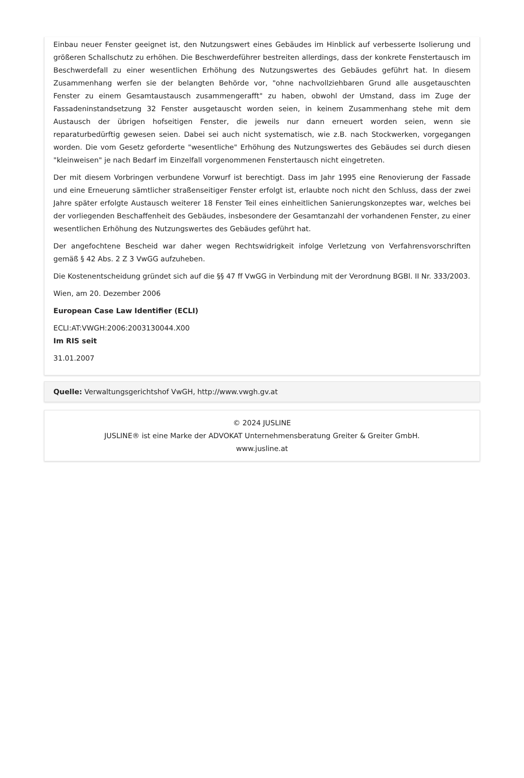Einbau neuer Fenster geeignet ist, den Nutzungswert eines Gebäudes im Hinblick auf verbesserte Isolierung und größeren Schallschutz zu erhöhen. Die Beschwerdeführer bestreiten allerdings, dass der konkrete Fenstertausch im Beschwerdefall zu einer wesentlichen Erhöhung des Nutzungswertes des Gebäudes geführt hat. In diesem Zusammenhang werfen sie der belangten Behörde vor, "ohne nachvollziehbaren Grund alle ausgetauschten Fenster zu einem Gesamtaustausch zusammengerafft" zu haben, obwohl der Umstand, dass im Zuge der Fassadeninstandsetzung 32 Fenster ausgetauscht worden seien, in keinem Zusammenhang stehe mit dem Austausch der übrigen hofseitigen Fenster, die jeweils nur dann erneuert worden seien, wenn sie reparaturbedürftig gewesen seien. Dabei sei auch nicht systematisch, wie z.B. nach Stockwerken, vorgegangen worden. Die vom Gesetz geforderte "wesentliche" Erhöhung des Nutzungswertes des Gebäudes sei durch diesen "kleinweisen" je nach Bedarf im Einzelfall vorgenommenen Fenstertausch nicht eingetreten.
Der mit diesem Vorbringen verbundene Vorwurf ist berechtigt. Dass im Jahr 1995 eine Renovierung der Fassade und eine Erneuerung sämtlicher straßenseitiger Fenster erfolgt ist, erlaubte noch nicht den Schluss, dass der zwei Jahre später erfolgte Austausch weiterer 18 Fenster Teil eines einheitlichen Sanierungskonzeptes war, welches bei der vorliegenden Beschaffenheit des Gebäudes, insbesondere der Gesamtanzahl der vorhandenen Fenster, zu einer wesentlichen Erhöhung des Nutzungswertes des Gebäudes geführt hat.
Der angefochtene Bescheid war daher wegen Rechtswidrigkeit infolge Verletzung von Verfahrensvorschriften gemäß § 42 Abs. 2 Z 3 VwGG aufzuheben.
Die Kostenentscheidung gründet sich auf die §§ 47 ff VwGG in Verbindung mit der Verordnung BGBl. II Nr. 333/2003.
Wien, am 20. Dezember 2006
European Case Law Identifier (ECLI)
ECLI:AT:VWGH:2006:2003130044.X00
Im RIS seit
31.01.2007
Quelle: Verwaltungsgerichtshof VwGH, http://www.vwgh.gv.at
© 2024 JUSLINE
JUSLINE® ist eine Marke der ADVOKAT Unternehmensberatung Greiter & Greiter GmbH.
www.jusline.at